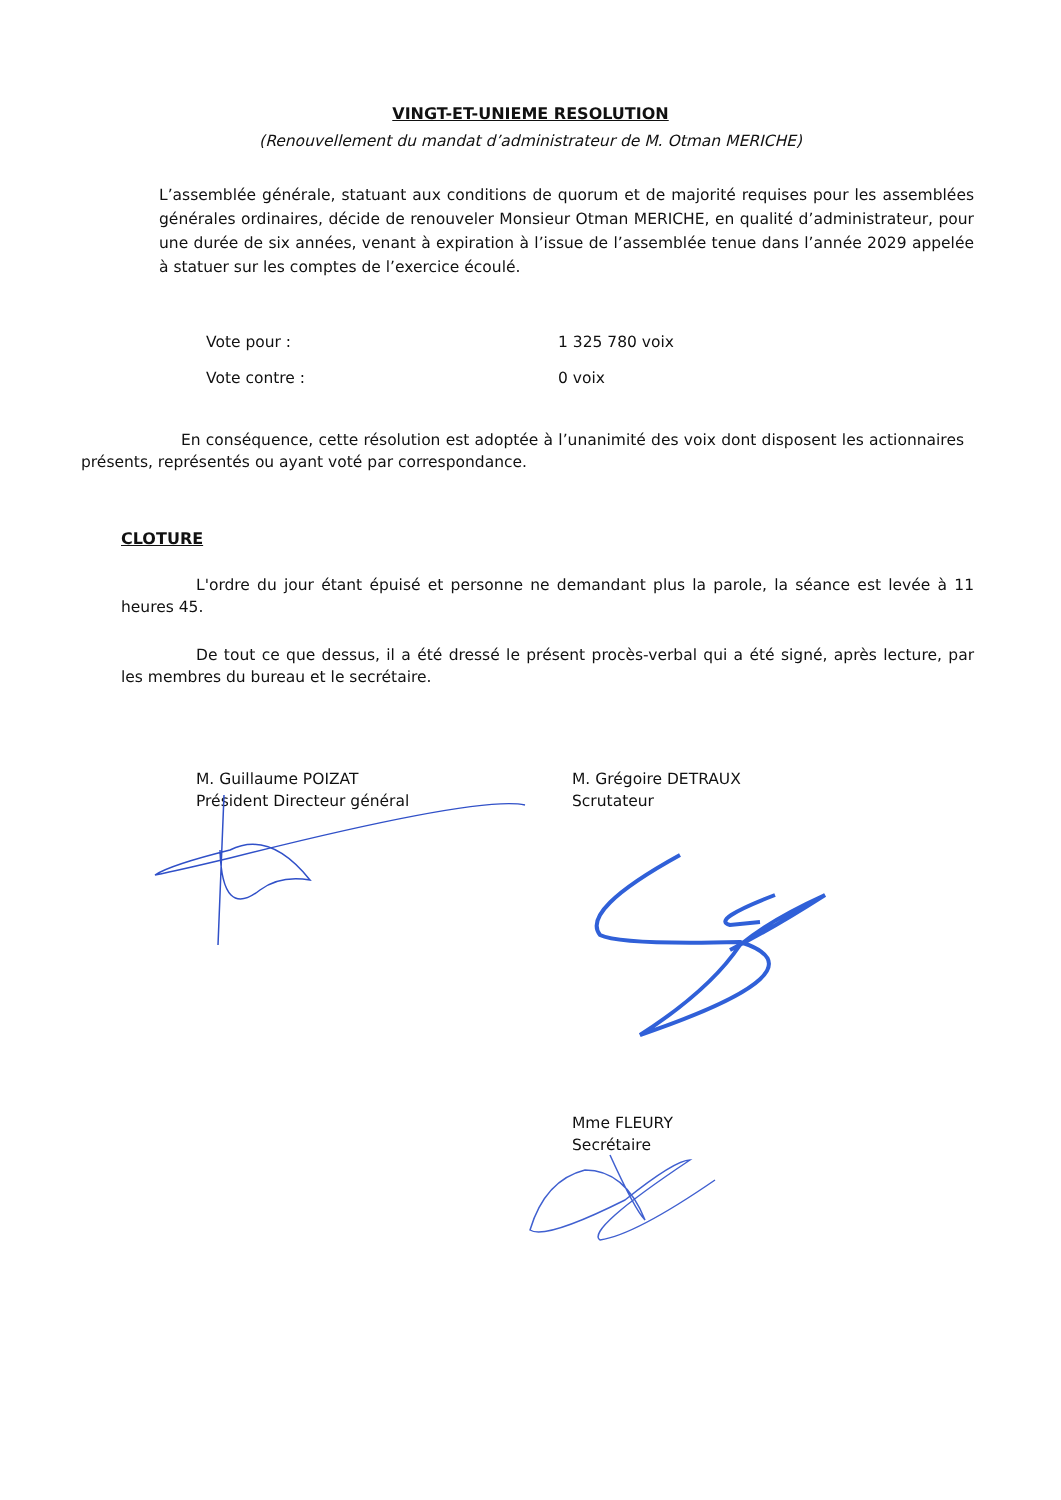VINGT-ET-UNIEME RESOLUTION
(Renouvellement du mandat d’administrateur de M. Otman MERICHE)
L’assemblée générale, statuant aux conditions de quorum et de majorité requises pour les assemblées générales ordinaires, décide de renouveler Monsieur Otman MERICHE, en qualité d’administrateur, pour une durée de six années, venant à expiration à l’issue de l’assemblée tenue dans l’année 2029 appelée à statuer sur les comptes de l’exercice écoulé.
| Vote pour : | 1 325 780 voix |
| Vote contre : | 0 voix |
En conséquence, cette résolution est adoptée à l’unanimité des voix dont disposent les actionnaires présents, représentés ou ayant voté par correspondance.
CLOTURE
L'ordre du jour étant épuisé et personne ne demandant plus la parole, la séance est levée à 11 heures 45.
De tout ce que dessus, il a été dressé le présent procès-verbal qui a été signé, après lecture, par les membres du bureau et le secrétaire.
M. Guillaume POIZAT
Président Directeur général
M. Grégoire DETRAUX
Scrutateur
Mme FLEURY
Secrétaire